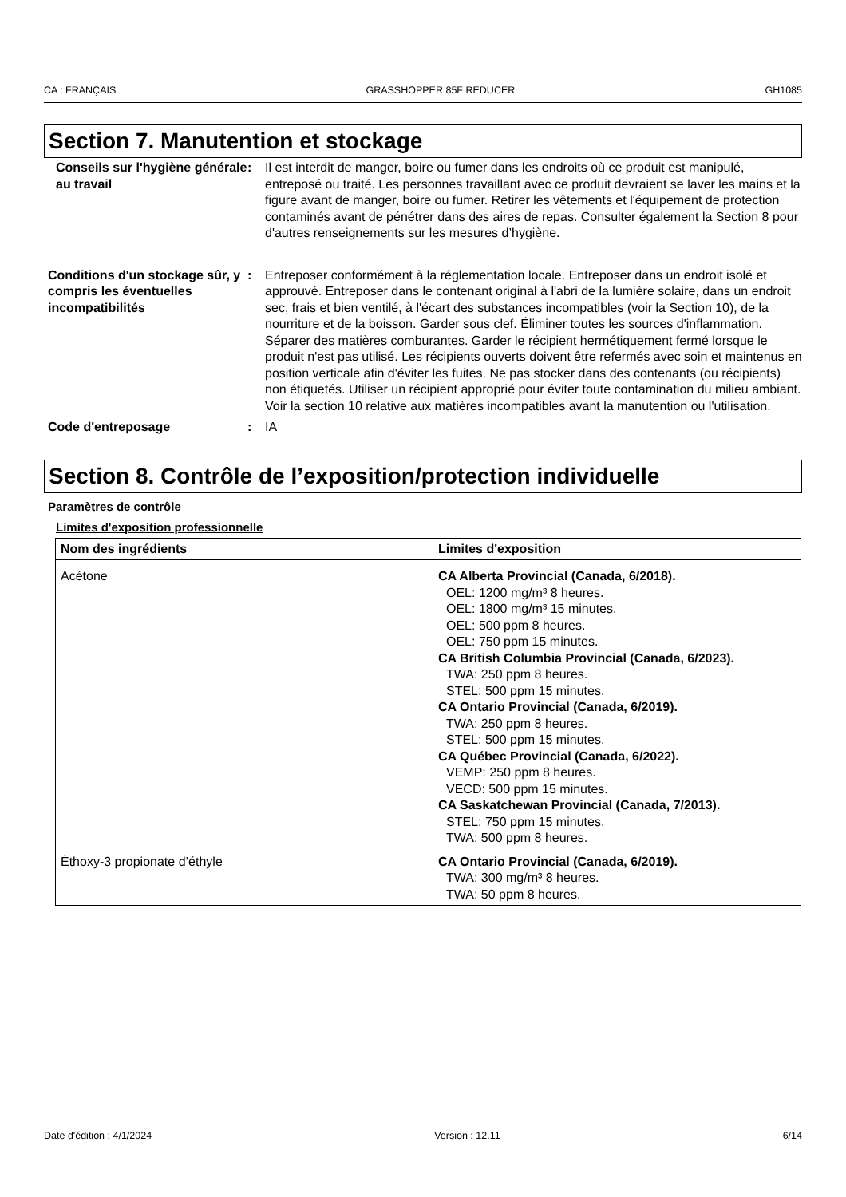CA : FRANÇAIS GRASSHOPPER 85F REDUCER GH1085
Section 7. Manutention et stockage
Conseils sur l'hygiène générale au travail
: Il est interdit de manger, boire ou fumer dans les endroits où ce produit est manipulé, entreposé ou traité. Les personnes travaillant avec ce produit devraient se laver les mains et la figure avant de manger, boire ou fumer. Retirer les vêtements et l'équipement de protection contaminés avant de pénétrer dans des aires de repas. Consulter également la Section 8 pour d'autres renseignements sur les mesures d’hygiène.
Conditions d'un stockage sûr, y compris les éventuelles incompatibilités
: Entreposer conformément à la réglementation locale. Entreposer dans un endroit isolé et approuvé. Entreposer dans le contenant original à l'abri de la lumière solaire, dans un endroit sec, frais et bien ventilé, à l'écart des substances incompatibles (voir la Section 10), de la nourriture et de la boisson. Garder sous clef. Éliminer toutes les sources d'inflammation. Séparer des matières comburantes. Garder le récipient hermétiquement fermé lorsque le produit n'est pas utilisé. Les récipients ouverts doivent être refermés avec soin et maintenus en position verticale afin d'éviter les fuites. Ne pas stocker dans des contenants (ou récipients) non étiquetés. Utiliser un récipient approprié pour éviter toute contamination du milieu ambiant. Voir la section 10 relative aux matières incompatibles avant la manutention ou l'utilisation.
Code d'entreposage : IA
Section 8. Contrôle de l’exposition/protection individuelle
Paramètres de contrôle
Limites d'exposition professionnelle
| Nom des ingrédients | Limites d'exposition |
| --- | --- |
| Acétone | CA Alberta Provincial (Canada, 6/2018). OEL: 1200 mg/m³ 8 heures. OEL: 1800 mg/m³ 15 minutes. OEL: 500 ppm 8 heures. OEL: 750 ppm 15 minutes. CA British Columbia Provincial (Canada, 6/2023). TWA: 250 ppm 8 heures. STEL: 500 ppm 15 minutes. CA Ontario Provincial (Canada, 6/2019). TWA: 250 ppm 8 heures. STEL: 500 ppm 15 minutes. CA Québec Provincial (Canada, 6/2022). VEMP: 250 ppm 8 heures. VECD: 500 ppm 15 minutes. CA Saskatchewan Provincial (Canada, 7/2013). STEL: 750 ppm 15 minutes. TWA: 500 ppm 8 heures. |
| Éthoxy-3 propionate d’éthyle | CA Ontario Provincial (Canada, 6/2019). TWA: 300 mg/m³ 8 heures. TWA: 50 ppm 8 heures. |
Date d'édition : 4/1/2024 Version : 12.11 6/14